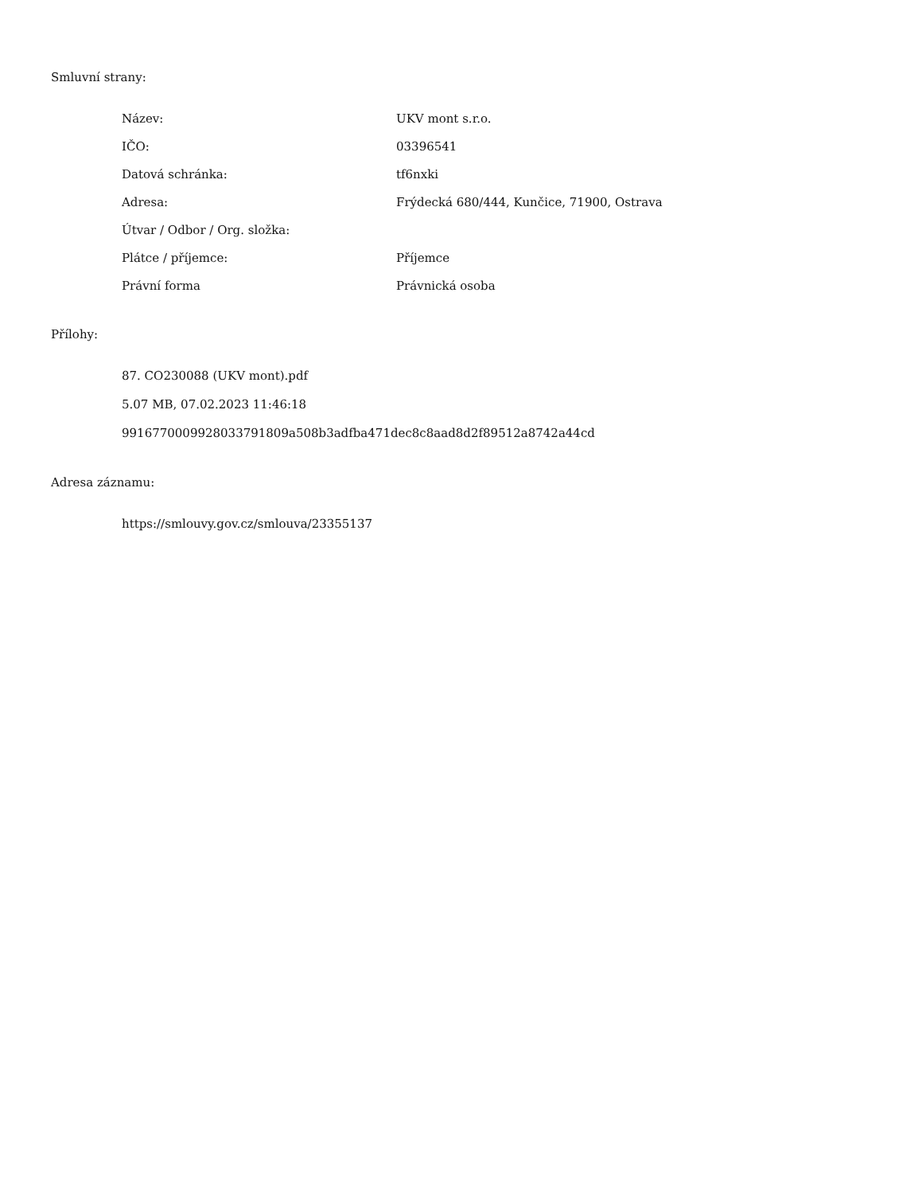Smluvní strany:
| Název: | UKV mont s.r.o. |
| IČO: | 03396541 |
| Datová schránka: | tf6nxki |
| Adresa: | Frýdecká 680/444, Kunčice, 71900, Ostrava |
| Útvar / Odbor / Org. složka: | |
| Plátce / příjemce: | Příjemce |
| Právní forma | Právnická osoba |
Přílohy:
87. CO230088 (UKV mont).pdf
5.07 MB, 07.02.2023 11:46:18
9916770009928033791809a508b3adfba471dec8c8aad8d2f89512a8742a44cd
Adresa záznamu:
https://smlouvy.gov.cz/smlouva/23355137